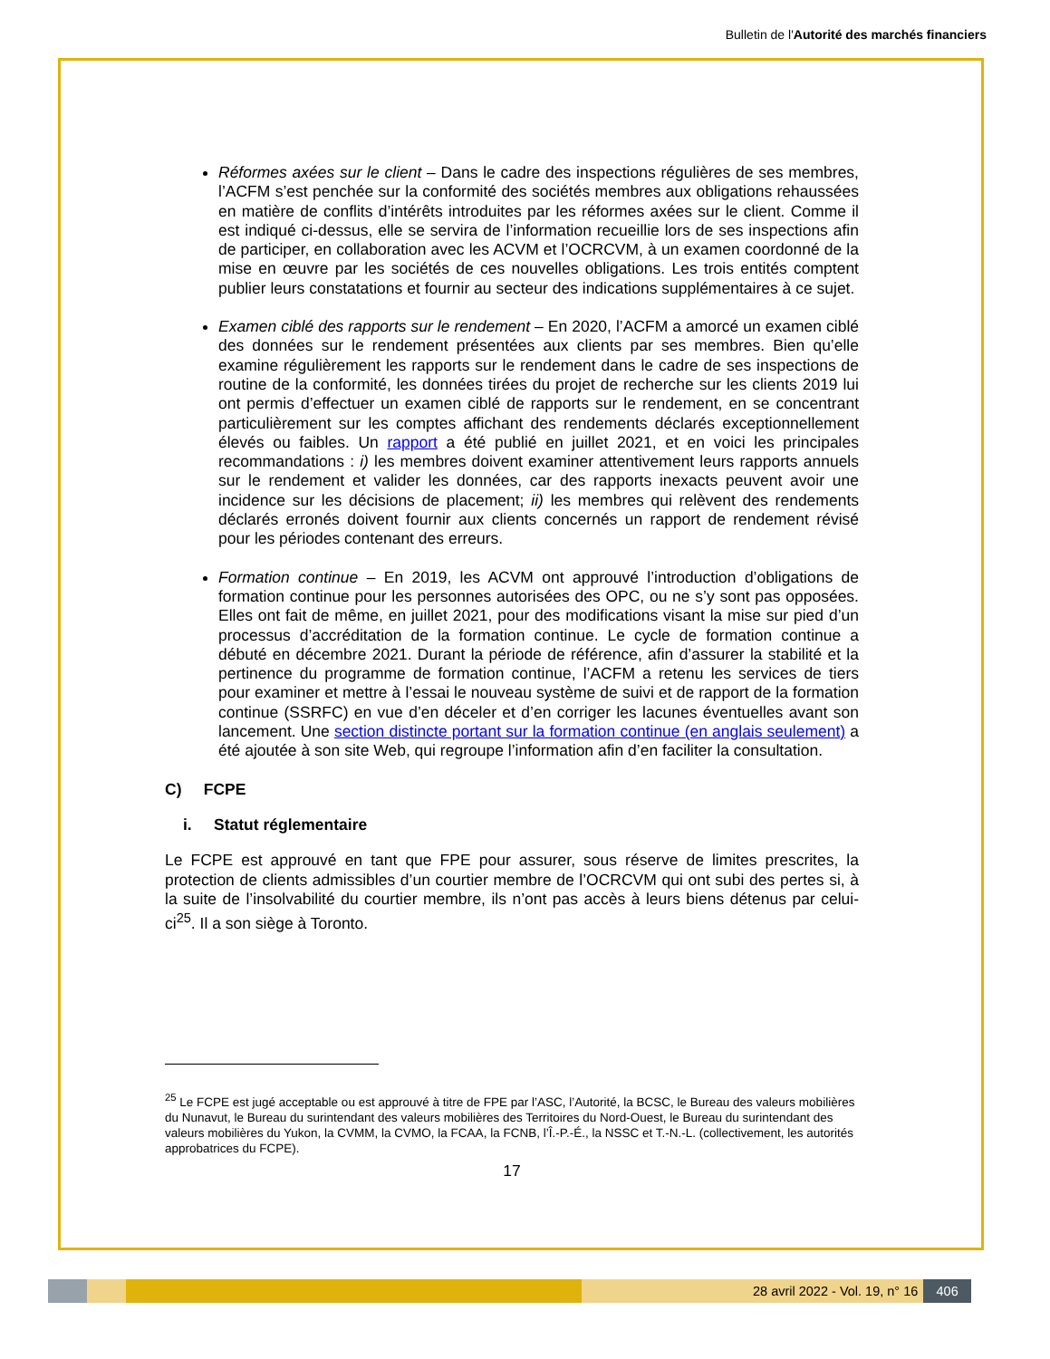Bulletin de l'Autorité des marchés financiers
Réformes axées sur le client – Dans le cadre des inspections régulières de ses membres, l’ACFM s’est penchée sur la conformité des sociétés membres aux obligations rehaussées en matière de conflits d’intérêts introduites par les réformes axées sur le client. Comme il est indiqué ci-dessus, elle se servira de l’information recueillie lors de ses inspections afin de participer, en collaboration avec les ACVM et l’OCRCVM, à un examen coordonné de la mise en œuvre par les sociétés de ces nouvelles obligations. Les trois entités comptent publier leurs constatations et fournir au secteur des indications supplémentaires à ce sujet.
Examen ciblé des rapports sur le rendement – En 2020, l’ACFM a amorcé un examen ciblé des données sur le rendement présentées aux clients par ses membres. Bien qu’elle examine régulièrement les rapports sur le rendement dans le cadre de ses inspections de routine de la conformité, les données tirées du projet de recherche sur les clients 2019 lui ont permis d’effectuer un examen ciblé de rapports sur le rendement, en se concentrant particulièrement sur les comptes affichant des rendements déclarés exceptionnellement élevés ou faibles. Un rapport a été publié en juillet 2021, et en voici les principales recommandations : i) les membres doivent examiner attentivement leurs rapports annuels sur le rendement et valider les données, car des rapports inexacts peuvent avoir une incidence sur les décisions de placement; ii) les membres qui relèvent des rendements déclarés erronés doivent fournir aux clients concernés un rapport de rendement révisé pour les périodes contenant des erreurs.
Formation continue – En 2019, les ACVM ont approuvé l’introduction d’obligations de formation continue pour les personnes autorisées des OPC, ou ne s’y sont pas opposées. Elles ont fait de même, en juillet 2021, pour des modifications visant la mise sur pied d’un processus d’accréditation de la formation continue. Le cycle de formation continue a débuté en décembre 2021. Durant la période de référence, afin d’assurer la stabilité et la pertinence du programme de formation continue, l’ACFM a retenu les services de tiers pour examiner et mettre à l’essai le nouveau système de suivi et de rapport de la formation continue (SSRFC) en vue d’en déceler et d’en corriger les lacunes éventuelles avant son lancement. Une section distincte portant sur la formation continue (en anglais seulement) a été ajoutée à son site Web, qui regroupe l’information afin d’en faciliter la consultation.
C) FCPE
i. Statut réglementaire
Le FCPE est approuvé en tant que FPE pour assurer, sous réserve de limites prescrites, la protection de clients admissibles d’un courtier membre de l’OCRCVM qui ont subi des pertes si, à la suite de l’insolvabilité du courtier membre, ils n’ont pas accès à leurs biens détenus par celui-ci<sup>25</sup>. Il a son siège à Toronto.
<sup>25</sup> Le FCPE est jugé acceptable ou est approuvé à titre de FPE par l’ASC, l’Autorité, la BCSC, le Bureau des valeurs mobilières du Nunavut, le Bureau du surintendant des valeurs mobilières des Territoires du Nord-Ouest, le Bureau du surintendant des valeurs mobilières du Yukon, la CVMM, la CVMO, la FCAA, la FCNB, l’Î.-P.-É., la NSSC et T.-N.-L. (collectivement, les autorités approbatrices du FCPE).
17
28 avril 2022 - Vol. 19, n° 16 406